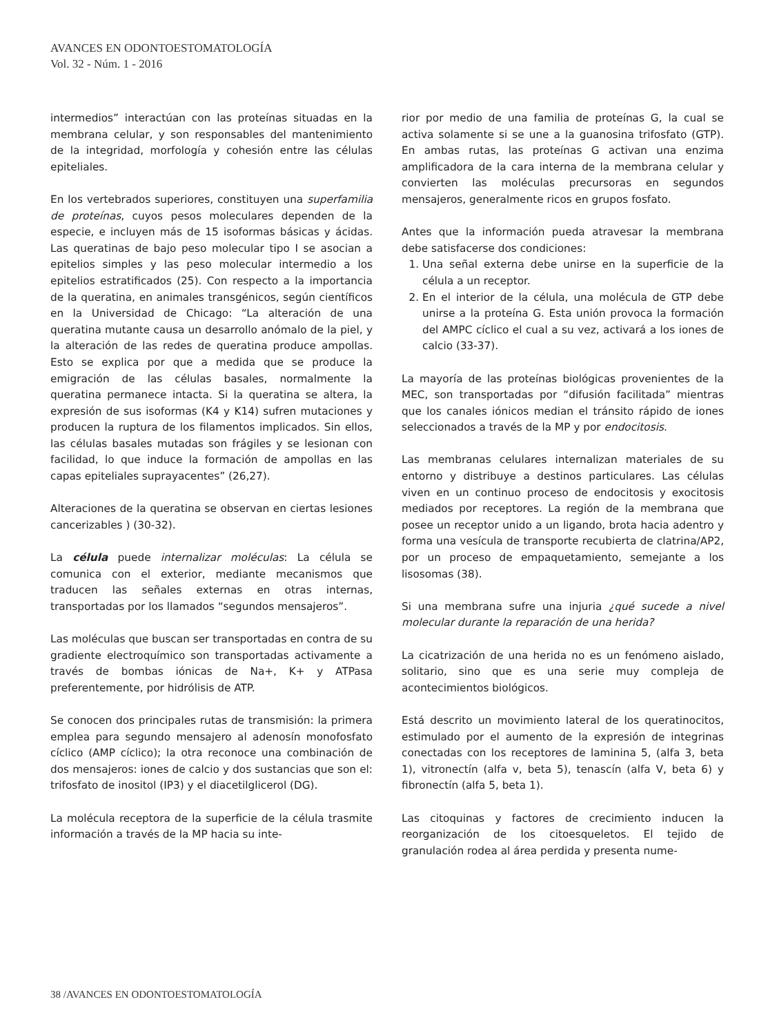AVANCES EN ODONTOESTOMATOLOGÍA
Vol. 32 - Núm. 1 - 2016
intermedios” interactúan con las proteínas situadas en la membrana celular, y son responsables del mantenimiento de la integridad, morfología y cohesión entre las células epiteliales.
En los vertebrados superiores, constituyen una superfamilia de proteínas, cuyos pesos moleculares dependen de la especie, e incluyen más de 15 isoformas básicas y ácidas. Las queratinas de bajo peso molecular tipo I se asocian a epitelios simples y las peso molecular intermedio a los epitelios estratificados (25). Con respecto a la importancia de la queratina, en animales transgénicos, según científicos en la Universidad de Chicago: “La alteración de una queratina mutante causa un desarrollo anómalo de la piel, y la alteración de las redes de queratina produce ampollas. Esto se explica por que a medida que se produce la emigración de las células basales, normalmente la queratina permanece intacta. Si la queratina se altera, la expresión de sus isoformas (K4 y K14) sufren mutaciones y producen la ruptura de los filamentos implicados. Sin ellos, las células basales mutadas son frágiles y se lesionan con facilidad, lo que induce la formación de ampollas en las capas epiteliales suprayacentes” (26,27).
Alteraciones de la queratina se observan en ciertas lesiones cancerizables ) (30-32).
La célula puede internalizar moléculas: La célula se comunica con el exterior, mediante mecanismos que traducen las señales externas en otras internas, transportadas por los llamados “segundos mensajeros”.
Las moléculas que buscan ser transportadas en contra de su gradiente electroquímico son transportadas activamente a través de bombas iónicas de Na+, K+ y ATPasa preferentemente, por hidrólisis de ATP.
Se conocen dos principales rutas de transmisión: la primera emplea para segundo mensajero al adenosín monofosfato cíclico (AMP cíclico); la otra reconoce una combinación de dos mensajeros: iones de calcio y dos sustancias que son el: trifosfato de inositol (IP3) y el diacetilglicerol (DG).
La molécula receptora de la superficie de la célula trasmite información a través de la MP hacia su inte-
rior por medio de una familia de proteínas G, la cual se activa solamente si se une a la guanosina trifosfato (GTP). En ambas rutas, las proteínas G activan una enzima amplificadora de la cara interna de la membrana celular y convierten las moléculas precursoras en segundos mensajeros, generalmente ricos en grupos fosfato.
Antes que la información pueda atravesar la membrana debe satisfacerse dos condiciones:
1. Una señal externa debe unirse en la superficie de la célula a un receptor.
2. En el interior de la célula, una molécula de GTP debe unirse a la proteína G. Esta unión provoca la formación del AMPC cíclico el cual a su vez, activará a los iones de calcio (33-37).
La mayoría de las proteínas biológicas provenientes de la MEC, son transportadas por “difusión facilitada” mientras que los canales iónicos median el tránsito rápido de iones seleccionados a través de la MP y por endocitosis.
Las membranas celulares internalizan materiales de su entorno y distribuye a destinos particulares. Las células viven en un continuo proceso de endocitosis y exocitosis mediados por receptores. La región de la membrana que posee un receptor unido a un ligando, brota hacia adentro y forma una vesícula de transporte recubierta de clatrina/AP2, por un proceso de empaquetamiento, semejante a los lisosomas (38).
Si una membrana sufre una injuria ¿qué sucede a nivel molecular durante la reparación de una herida?
La cicatrización de una herida no es un fenómeno aislado, solitario, sino que es una serie muy compleja de acontecimientos biológicos.
Está descrito un movimiento lateral de los queratinocitos, estimulado por el aumento de la expresión de integrinas conectadas con los receptores de laminina 5, (alfa 3, beta 1), vitronectín (alfa v, beta 5), tenascín (alfa V, beta 6) y fibronectín (alfa 5, beta 1).
Las citoquinas y factores de crecimiento inducen la reorganización de los citoesqueletos. El tejido de granulación rodea al área perdida y presenta nume-
38 /AVANCES EN ODONTOESTOMATOLOGÍA